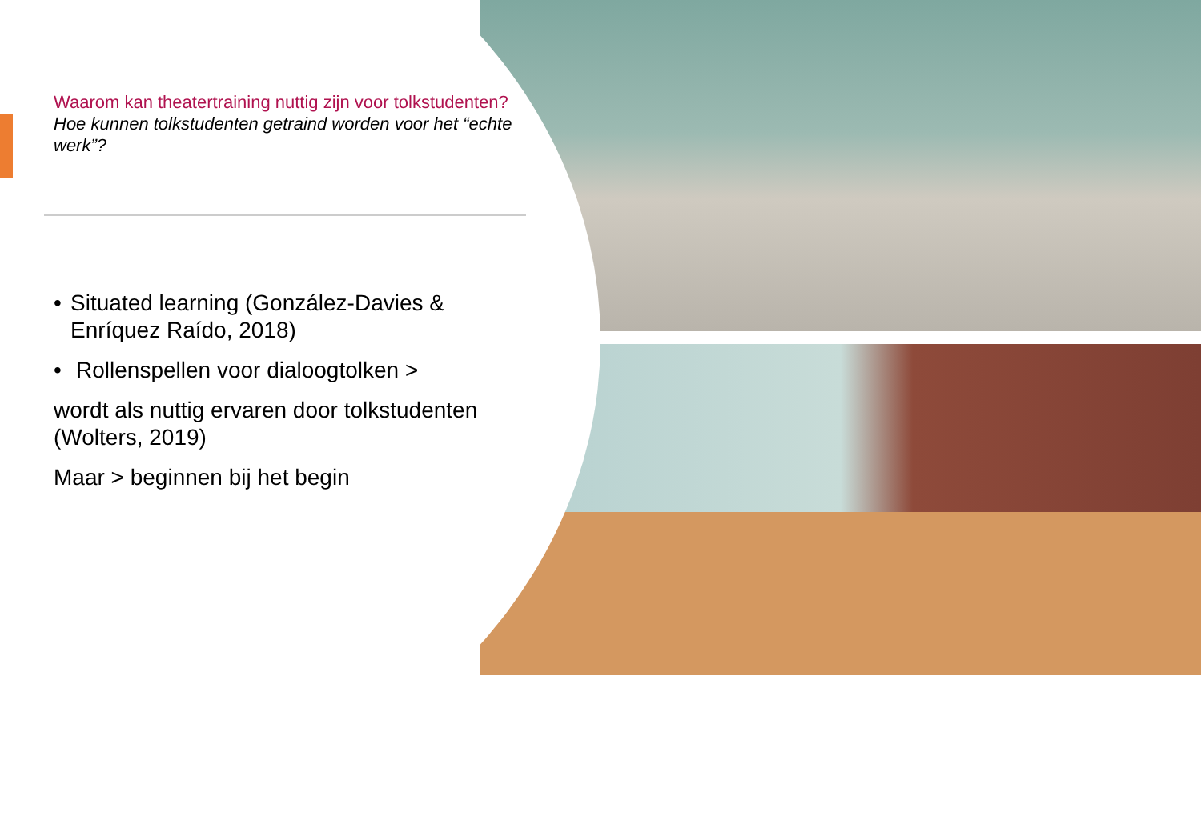Waarom kan theatertraining nuttig zijn voor tolkstudenten?
Hoe kunnen tolkstudenten getraind worden voor het “echte werk”?
• Situated learning (González-Davies & Enríquez Raído, 2018)
• Rollenspellen voor dialoogtolken >
wordt als nuttig ervaren door tolkstudenten (Wolters, 2019)
Maar > beginnen bij het begin